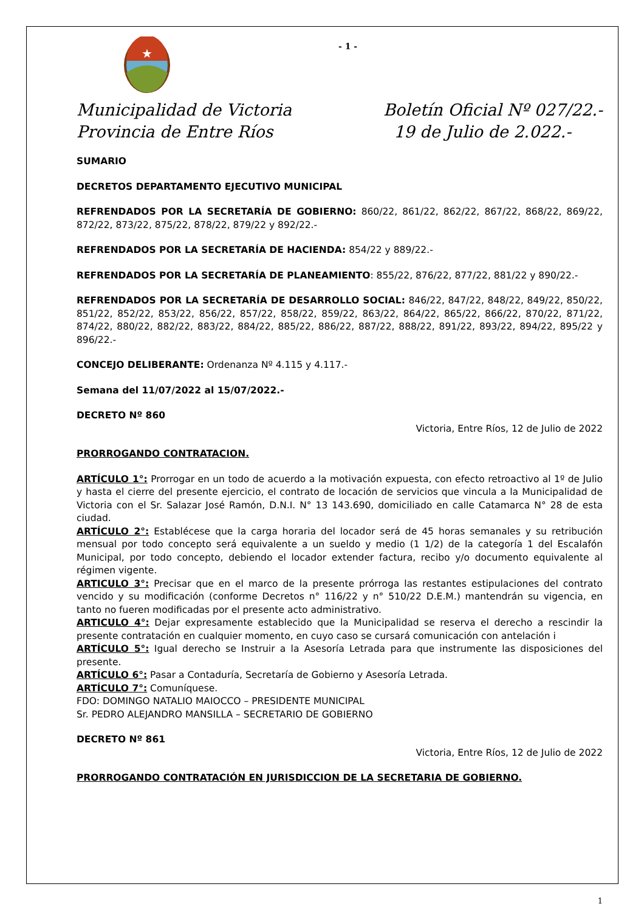★
- 1 -
Municipalidad de Victoria
Provincia de Entre Ríos
Boletín Oficial Nº 027/22.-
19 de Julio de 2.022.-
SUMARIO
DECRETOS DEPARTAMENTO EJECUTIVO MUNICIPAL
REFRENDADOS POR LA SECRETARÍA DE GOBIERNO: 860/22, 861/22, 862/22, 867/22, 868/22, 869/22, 872/22, 873/22, 875/22, 878/22, 879/22 y 892/22.-
REFRENDADOS POR LA SECRETARÍA DE HACIENDA: 854/22 y 889/22.-
REFRENDADOS POR LA SECRETARÍA DE PLANEAMIENTO: 855/22, 876/22, 877/22, 881/22 y 890/22.-
REFRENDADOS POR LA SECRETARÍA DE DESARROLLO SOCIAL: 846/22, 847/22, 848/22, 849/22, 850/22, 851/22, 852/22, 853/22, 856/22, 857/22, 858/22, 859/22, 863/22, 864/22, 865/22, 866/22, 870/22, 871/22, 874/22, 880/22, 882/22, 883/22, 884/22, 885/22, 886/22, 887/22, 888/22, 891/22, 893/22, 894/22, 895/22 y 896/22.-
CONCEJO DELIBERANTE: Ordenanza Nº 4.115 y 4.117.-
Semana del 11/07/2022 al 15/07/2022.-
DECRETO Nº 860
Victoria, Entre Ríos, 12 de Julio de 2022
PRORROGANDO CONTRATACION.
ARTÍCULO 1°: Prorrogar en un todo de acuerdo a la motivación expuesta, con efecto retroactivo al 1º de Julio y hasta el cierre del presente ejercicio, el contrato de locación de servicios que vincula a la Municipalidad de Victoria con el Sr. Salazar José Ramón, D.N.I. N° 13 143.690, domiciliado en calle Catamarca N° 28 de esta ciudad.
ARTÍCULO 2°: Establécese que la carga horaria del locador será de 45 horas semanales y su retribución mensual por todo concepto será equivalente a un sueldo y medio (1 1/2) de la categoría 1 del Escalafón Municipal, por todo concepto, debiendo el locador extender factura, recibo y/o documento equivalente al régimen vigente.
ARTICULO 3°: Precisar que en el marco de la presente prórroga las restantes estipulaciones del contrato vencido y su modificación (conforme Decretos n° 116/22 y n° 510/22 D.E.M.) mantendrán su vigencia, en tanto no fueren modificadas por el presente acto administrativo.
ARTICULO 4°: Dejar expresamente establecido que la Municipalidad se reserva el derecho a rescindir la presente contratación en cualquier momento, en cuyo caso se cursará comunicación con antelación i
ARTÍCULO 5°: Igual derecho se Instruir a la Asesoría Letrada para que instrumente las disposiciones del presente.
ARTÍCULO 6°: Pasar a Contaduría, Secretaría de Gobierno y Asesoría Letrada.
ARTÍCULO 7°: Comuníquese.
FDO: DOMINGO NATALIO MAIOCCO – PRESIDENTE MUNICIPAL
Sr. PEDRO ALEJANDRO MANSILLA – SECRETARIO DE GOBIERNO
DECRETO Nº 861
Victoria, Entre Ríos, 12 de Julio de 2022
PRORROGANDO CONTRATACIÓN EN JURISDICCION DE LA SECRETARIA DE GOBIERNO.
1